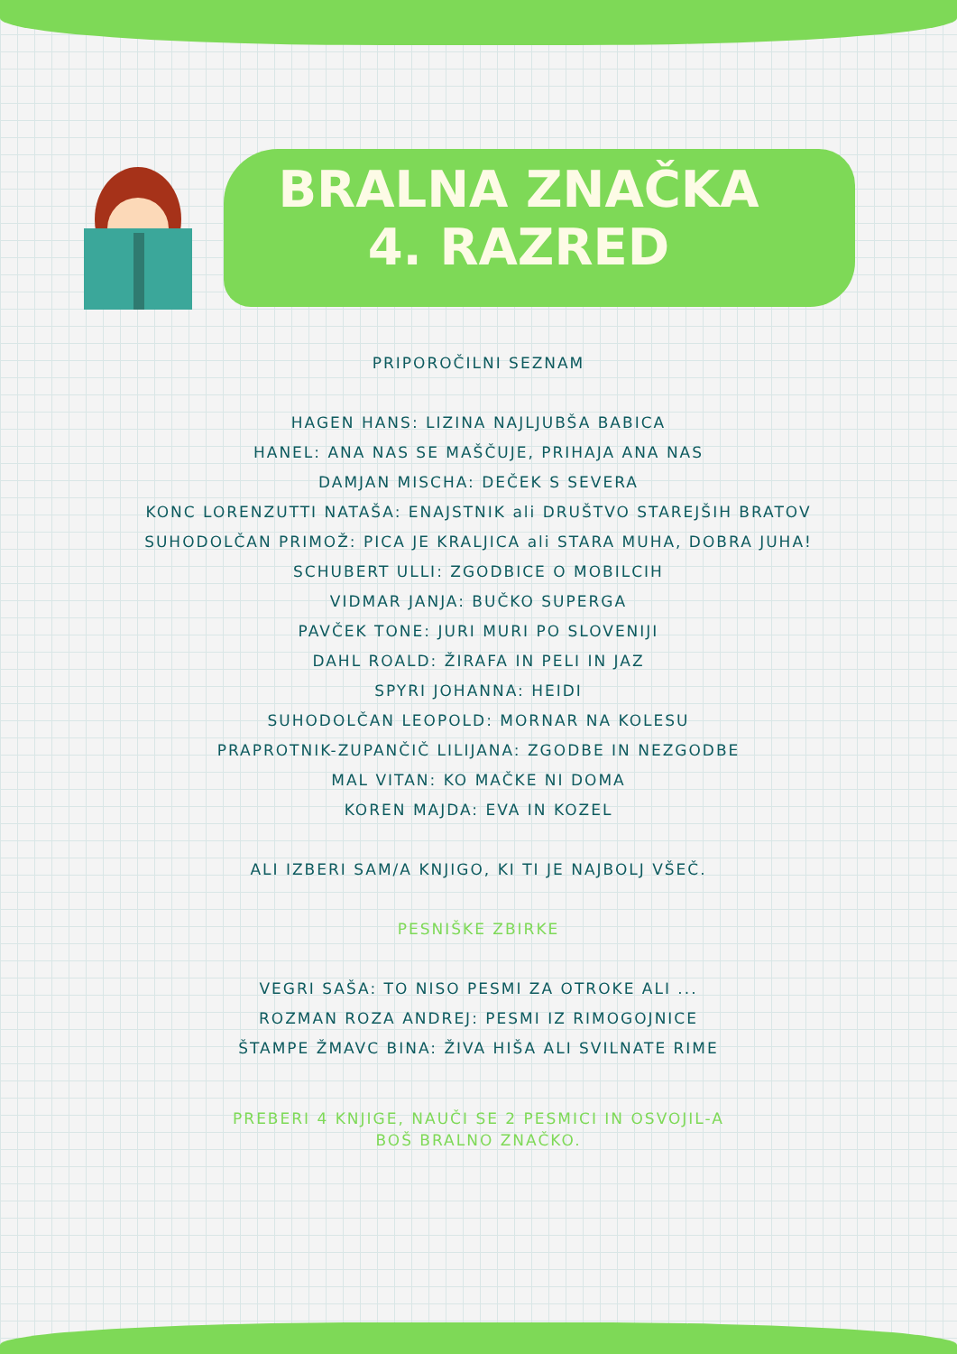BRALNA ZNAČKA
4. RAZRED
PRIPOROČILNI SEZNAM
HAGEN HANS: LIZINA NAJLJUBŠA BABICA
HANEL: ANA NAS SE MAŠČUJE, PRIHAJA ANA NAS
DAMJAN MISCHA: DEČEK S SEVERA
KONC LORENZUTTI NATAŠA: ENAJSTNIK ali DRUŠTVO STAREJŠIH BRATOV
SUHODOLČAN PRIMOŽ: PICA JE KRALJICA ali STARA MUHA, DOBRA JUHA!
SCHUBERT ULLI: ZGODBICE O MOBILCIH
VIDMAR JANJA: BUČKO SUPERGA
PAVČEK TONE: JURI MURI PO SLOVENIJI
DAHL ROALD: ŽIRAFA IN PELI IN JAZ
SPYRI JOHANNA: HEIDI
SUHODOLČAN LEOPOLD: MORNAR NA KOLESU
PRAPROTNIK-ZUPANČIČ LILIJANA: ZGODBE IN NEZGODBE
MAL VITAN: KO MAČKE NI DOMA
KOREN MAJDA: EVA IN KOZEL
ALI IZBERI SAM/A KNJIGO, KI TI JE NAJBOLJ VŠEČ.
PESNIŠKE ZBIRKE
VEGRI SAŠA: TO NISO PESMI ZA OTROKE ALI ...
ROZMAN ROZA ANDREJ: PESMI IZ RIMOGOJNICE
ŠTAMPE ŽMAVC BINA: ŽIVA HIŠA ALI SVILNATE RIME
PREBERI 4 KNJIGE, NAUČI SE 2 PESMICI IN OSVOJIL-A
BOŠ BRALNO ZNAČKO.